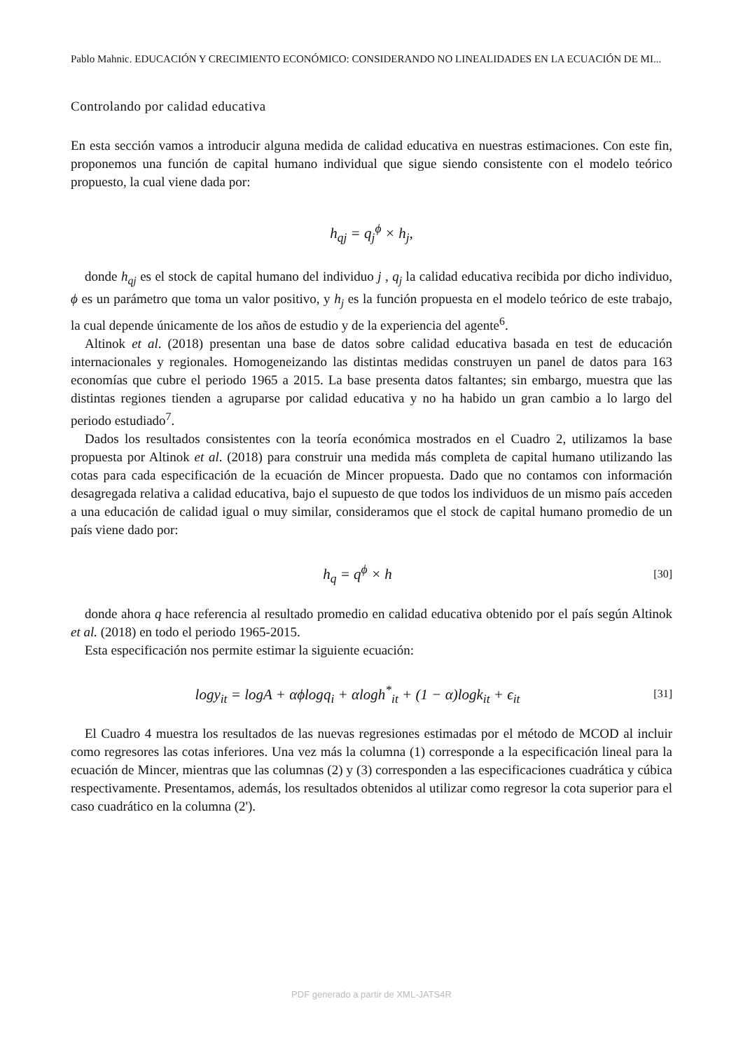Pablo Mahnic. EDUCACIÓN Y CRECIMIENTO ECONÓMICO: CONSIDERANDO NO LINEALIDADES EN LA ECUACIÓN DE MI...
Controlando por calidad educativa
En esta sección vamos a introducir alguna medida de calidad educativa en nuestras estimaciones. Con este fin, proponemos una función de capital humano individual que sigue siendo consistente con el modelo teórico propuesto, la cual viene dada por:
h<sub>qj</sub> = q<sub>j</sub><sup>ϕ</sup> × h<sub>j</sub>,
donde h<sub>qj</sub> es el stock de capital humano del individuo j , q<sub>j</sub> la calidad educativa recibida por dicho individuo, ϕ es un parámetro que toma un valor positivo, y h<sub>j</sub> es la función propuesta en el modelo teórico de este trabajo, la cual depende únicamente de los años de estudio y de la experiencia del agente<sup>6</sup>.
Altinok et al. (2018) presentan una base de datos sobre calidad educativa basada en test de educación internacionales y regionales. Homogeneizando las distintas medidas construyen un panel de datos para 163 economías que cubre el periodo 1965 a 2015. La base presenta datos faltantes; sin embargo, muestra que las distintas regiones tienden a agruparse por calidad educativa y no ha habido un gran cambio a lo largo del periodo estudiado<sup>7</sup>.
Dados los resultados consistentes con la teoría económica mostrados en el Cuadro 2, utilizamos la base propuesta por Altinok et al. (2018) para construir una medida más completa de capital humano utilizando las cotas para cada especificación de la ecuación de Mincer propuesta. Dado que no contamos con información desagregada relativa a calidad educativa, bajo el supuesto de que todos los individuos de un mismo país acceden a una educación de calidad igual o muy similar, consideramos que el stock de capital humano promedio de un país viene dado por:
h<sub>q</sub> = q<sup>ϕ</sup> × h
[30]
donde ahora q hace referencia al resultado promedio en calidad educativa obtenido por el país según Altinok et al. (2018) en todo el periodo 1965-2015.
Esta especificación nos permite estimar la siguiente ecuación:
logy<sub>it</sub> = logA + αϕlogq<sub>i</sub> + αlogh<sup>*</sup><sub>it</sub> + (1 − α)logk<sub>it</sub> + ϵ<sub>it</sub>
[31]
El Cuadro 4 muestra los resultados de las nuevas regresiones estimadas por el método de MCOD al incluir como regresores las cotas inferiores. Una vez más la columna (1) corresponde a la especificación lineal para la ecuación de Mincer, mientras que las columnas (2) y (3) corresponden a las especificaciones cuadrática y cúbica respectivamente. Presentamos, además, los resultados obtenidos al utilizar como regresor la cota superior para el caso cuadrático en la columna (2').
PDF generado a partir de XML-JATS4R